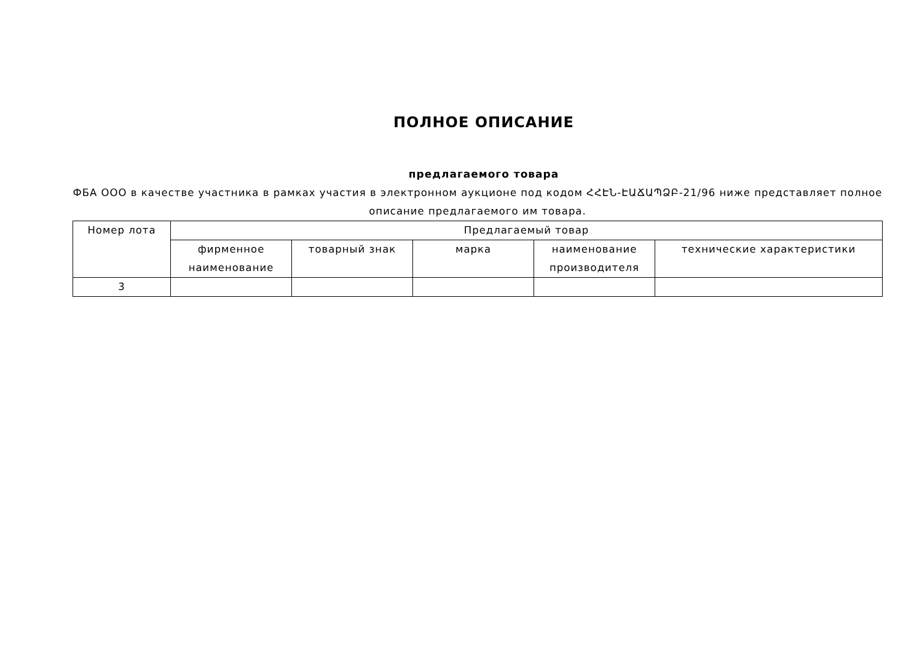ПОЛНОЕ ОПИСАНИЕ
предлагаемого товара
ФБА ООО в качестве участника в рамках участия в электронном аукционе под кодом ՀՀԷՆ-ԷԱՃԱՊՁԲ-21/96 ниже представляет полное описание предлагаемого им товара.
| Номер лота | Предлагаемый товар | | | | |
| --- | --- | --- | --- | --- | --- |
| | фирменное наименование | товарный знак | марка | наименование производителя | технические характеристики |
| 3 | | | | | |